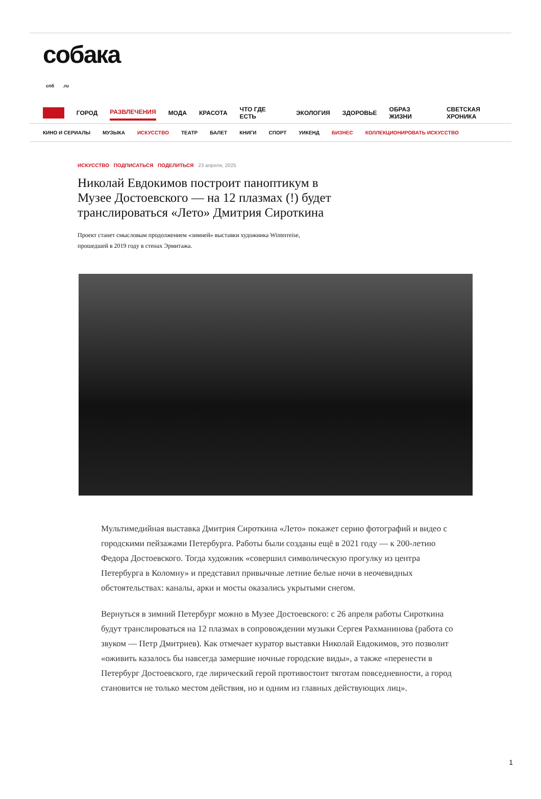собака
спб .ru
ГОРОД РАЗВЛЕЧЕНИЯ МОДА КРАСОТА ЧТО ГДЕ ЕСТЬ ЭКОЛОГИЯ ЗДОРОВЬЕ ОБРАЗ ЖИЗНИ СВЕТСКАЯ ХРОНИКА
КИНО И СЕРИАЛЫ МУЗЫКА ИСКУССТВО ТЕАТР БАЛЕТ КНИГИ СПОРТ УИКЕНД БИЗНЕС КОЛЛЕКЦИОНИРОВАТЬ ИСКУССТВО
ИСКУССТВО ПОДПИСАТЬСЯ ПОДЕЛИТЬСЯ 23 апреля, 2025
Николай Евдокимов построит паноптикум в Музее Достоевского — на 12 плазмах (!) будет транслироваться «Лето» Дмитрия Сироткина
Проект станет смысловым продолжением «зимней» выставки художника Winterreise, прошедшей в 2019 году в стенах Эрмитажа.
Мультимедийная выставка Дмитрия Сироткина «Лето» покажет серию фотографий и видео с городскими пейзажами Петербурга. Работы были созданы ещё в 2021 году — к 200-летию Федора Достоевского. Тогда художник «совершил символическую прогулку из центра Петербурга в Коломну» и представил привычные летние белые ночи в неочевидных обстоятельствах: каналы, арки и мосты оказались укрытыми снегом.
Вернуться в зимний Петербург можно в Музее Достоевского: с 26 апреля работы Сироткина будут транслироваться на 12 плазмах в сопровождении музыки Сергея Рахманинова (работа со звуком — Петр Дмитриев). Как отмечает куратор выставки Николай Евдокимов, это позволит «оживить казалось бы навсегда замершие ночные городские виды», а также «перенести в Петербург Достоевского, где лирический герой противостоит тяготам повседневности, а город становится не только местом действия, но и одним из главных действующих лиц».
1